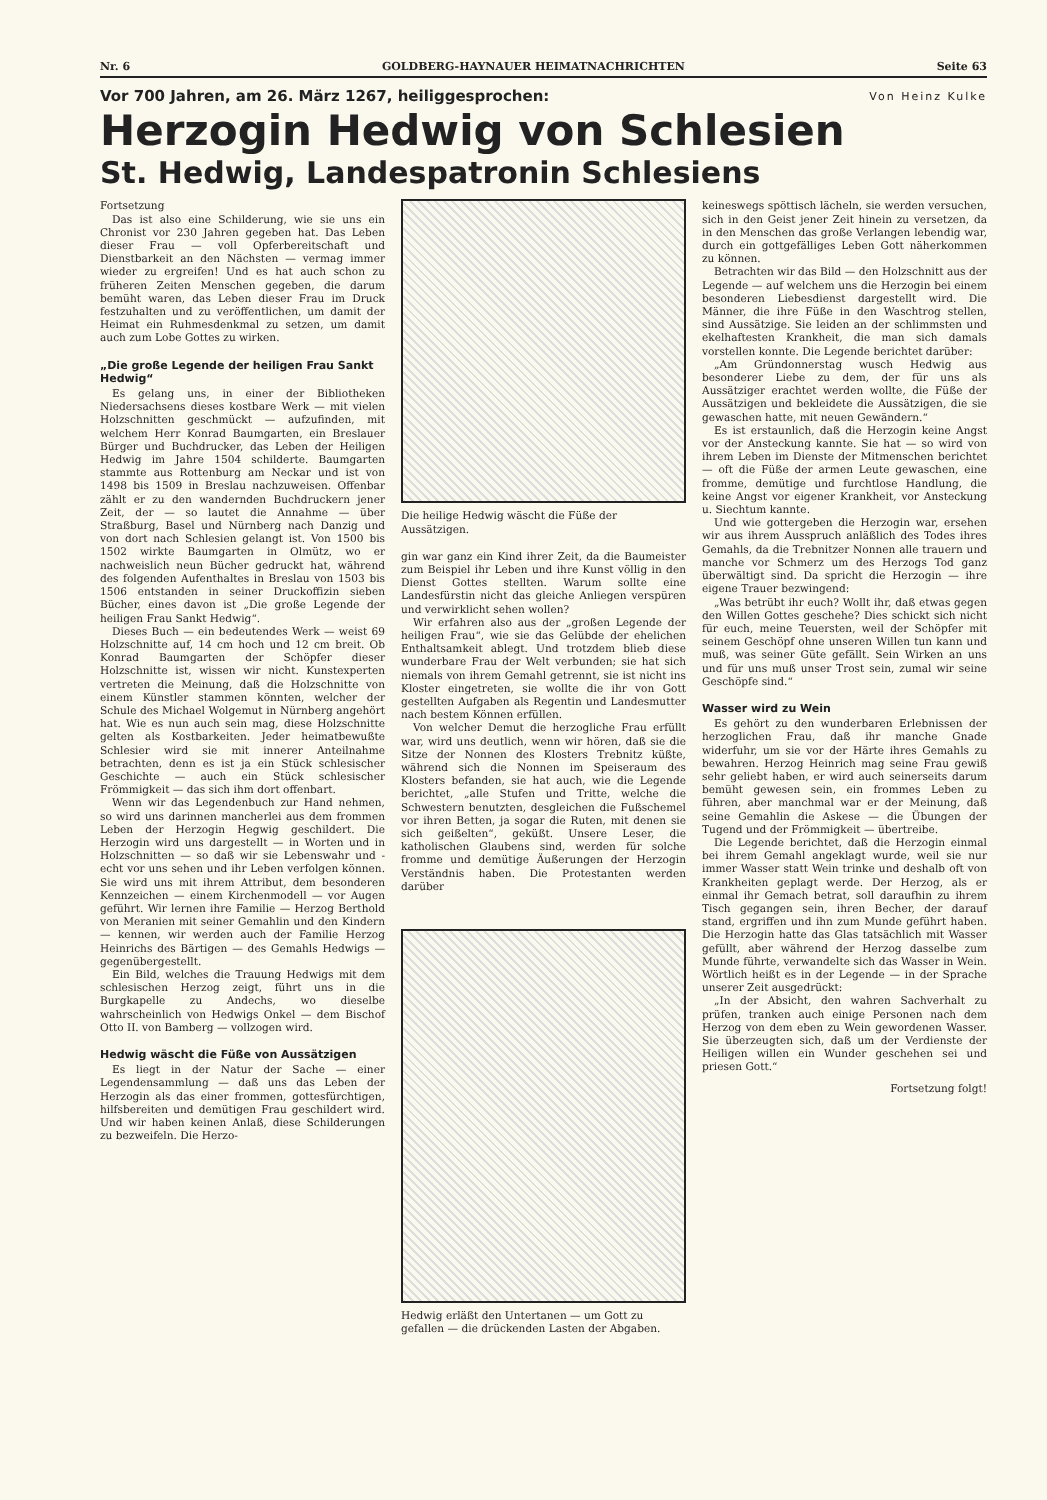Nr. 6 GOLDBERG-HAYNAUER HEIMATNACHRICHTEN Seite 63
Vor 700 Jahren, am 26. März 1267, heiliggesprochen: Von Heinz Kulke
Herzogin Hedwig von Schlesien
St. Hedwig, Landespatronin Schlesiens
Fortsetzung
Das ist also eine Schilderung, wie sie uns ein Chronist vor 230 Jahren gegeben hat. Das Leben dieser Frau — voll Opferbereitschaft und Dienstbarkeit an den Nächsten — vermag immer wieder zu ergreifen! Und es hat auch schon zu früheren Zeiten Menschen gegeben, die darum bemüht waren, das Leben dieser Frau im Druck festzuhalten und zu veröffentlichen, um damit der Heimat ein Ruhmesdenkmal zu setzen, um damit auch zum Lobe Gottes zu wirken.
„Die große Legende der heiligen Frau Sankt Hedwig“
Es gelang uns, in einer der Bibliotheken Niedersachsens dieses kostbare Werk — mit vielen Holzschnitten geschmückt — aufzufinden, mit welchem Herr Konrad Baumgarten, ein Breslauer Bürger und Buchdrucker, das Leben der Heiligen Hedwig im Jahre 1504 schilderte. Baumgarten stammte aus Rottenburg am Neckar und ist von 1498 bis 1509 in Breslau nachzuweisen. Offenbar zählt er zu den wandernden Buchdruckern jener Zeit, der — so lautet die Annahme — über Straßburg, Basel und Nürnberg nach Danzig und von dort nach Schlesien gelangt ist. Von 1500 bis 1502 wirkte Baumgarten in Olmütz, wo er nachweislich neun Bücher gedruckt hat, während des folgenden Aufenthaltes in Breslau von 1503 bis 1506 entstanden in seiner Druckoffizin sieben Bücher, eines davon ist „Die große Legende der heiligen Frau Sankt Hedwig“.
Dieses Buch — ein bedeutendes Werk — weist 69 Holzschnitte auf, 14 cm hoch und 12 cm breit. Ob Konrad Baumgarten der Schöpfer dieser Holzschnitte ist, wissen wir nicht. Kunstexperten vertreten die Meinung, daß die Holzschnitte von einem Künstler stammen könnten, welcher der Schule des Michael Wolgemut in Nürnberg angehört hat. Wie es nun auch sein mag, diese Holzschnitte gelten als Kostbarkeiten. Jeder heimatbewußte Schlesier wird sie mit innerer Anteilnahme betrachten, denn es ist ja ein Stück schlesischer Geschichte — auch ein Stück schlesischer Frömmigkeit — das sich ihm dort offenbart.
Wenn wir das Legendenbuch zur Hand nehmen, so wird uns darinnen mancherlei aus dem frommen Leben der Herzogin Hegwig geschildert. Die Herzogin wird uns dargestellt — in Worten und in Holzschnitten — so daß wir sie Lebenswahr und -echt vor uns sehen und ihr Leben verfolgen können. Sie wird uns mit ihrem Attribut, dem besonderen Kennzeichen — einem Kirchenmodell — vor Augen geführt. Wir lernen ihre Familie — Herzog Berthold von Meranien mit seiner Gemahlin und den Kindern — kennen, wir werden auch der Familie Herzog Heinrichs des Bärtigen — des Gemahls Hedwigs — gegenübergestellt.
Ein Bild, welches die Trauung Hedwigs mit dem schlesischen Herzog zeigt, führt uns in die Burgkapelle zu Andechs, wo dieselbe wahrscheinlich von Hedwigs Onkel — dem Bischof Otto II. von Bamberg — vollzogen wird.
Hedwig wäscht die Füße von Aussätzigen
Es liegt in der Natur der Sache — einer Legendensammlung — daß uns das Leben der Herzogin als das einer frommen, gottesfürchtigen, hilfsbereiten und demütigen Frau geschildert wird. Und wir haben keinen Anlaß, diese Schilderungen zu bezweifeln. Die Herzo-
Die heilige Hedwig wäscht die Füße der Aussätzigen.
gin war ganz ein Kind ihrer Zeit, da die Baumeister zum Beispiel ihr Leben und ihre Kunst völlig in den Dienst Gottes stellten. Warum sollte eine Landesfürstin nicht das gleiche Anliegen verspüren und verwirklicht sehen wollen?
Wir erfahren also aus der „großen Legende der heiligen Frau“, wie sie das Gelübde der ehelichen Enthaltsamkeit ablegt. Und trotzdem blieb diese wunderbare Frau der Welt verbunden; sie hat sich niemals von ihrem Gemahl getrennt, sie ist nicht ins Kloster eingetreten, sie wollte die ihr von Gott gestellten Aufgaben als Regentin und Landesmutter nach bestem Können erfüllen.
Von welcher Demut die herzogliche Frau erfüllt war, wird uns deutlich, wenn wir hören, daß sie die Sitze der Nonnen des Klosters Trebnitz küßte, während sich die Nonnen im Speiseraum des Klosters befanden, sie hat auch, wie die Legende berichtet, „alle Stufen und Tritte, welche die Schwestern benutzten, desgleichen die Fußschemel vor ihren Betten, ja sogar die Ruten, mit denen sie sich geißelten“, geküßt. Unsere Leser, die katholischen Glaubens sind, werden für solche fromme und demütige Äußerungen der Herzogin Verständnis haben. Die Protestanten werden darüber
Hedwig erläßt den Untertanen — um Gott zu gefallen — die drückenden Lasten der Abgaben.
keineswegs spöttisch lächeln, sie werden versuchen, sich in den Geist jener Zeit hinein zu versetzen, da in den Menschen das große Verlangen lebendig war, durch ein gottgefälliges Leben Gott näherkommen zu können.
Betrachten wir das Bild — den Holzschnitt aus der Legende — auf welchem uns die Herzogin bei einem besonderen Liebesdienst dargestellt wird. Die Männer, die ihre Füße in den Waschtrog stellen, sind Aussätzige. Sie leiden an der schlimmsten und ekelhaftesten Krankheit, die man sich damals vorstellen konnte. Die Legende berichtet darüber:
„Am Gründonnerstag wusch Hedwig aus besonderer Liebe zu dem, der für uns als Aussätziger erachtet werden wollte, die Füße der Aussätzigen und bekleidete die Aussätzigen, die sie gewaschen hatte, mit neuen Gewändern.“
Es ist erstaunlich, daß die Herzogin keine Angst vor der Ansteckung kannte. Sie hat — so wird von ihrem Leben im Dienste der Mitmenschen berichtet — oft die Füße der armen Leute gewaschen, eine fromme, demütige und furchtlose Handlung, die keine Angst vor eigener Krankheit, vor Ansteckung u. Siechtum kannte.
Und wie gottergeben die Herzogin war, ersehen wir aus ihrem Ausspruch anläßlich des Todes ihres Gemahls, da die Trebnitzer Nonnen alle trauern und manche vor Schmerz um des Herzogs Tod ganz überwältigt sind. Da spricht die Herzogin — ihre eigene Trauer bezwingend:
„Was betrübt ihr euch? Wollt ihr, daß etwas gegen den Willen Gottes geschehe? Dies schickt sich nicht für euch, meine Teuersten, weil der Schöpfer mit seinem Geschöpf ohne unseren Willen tun kann und muß, was seiner Güte gefällt. Sein Wirken an uns und für uns muß unser Trost sein, zumal wir seine Geschöpfe sind.“
Wasser wird zu Wein
Es gehört zu den wunderbaren Erlebnissen der herzoglichen Frau, daß ihr manche Gnade widerfuhr, um sie vor der Härte ihres Gemahls zu bewahren. Herzog Heinrich mag seine Frau gewiß sehr geliebt haben, er wird auch seinerseits darum bemüht gewesen sein, ein frommes Leben zu führen, aber manchmal war er der Meinung, daß seine Gemahlin die Askese — die Übungen der Tugend und der Frömmigkeit — übertreibe.
Die Legende berichtet, daß die Herzogin einmal bei ihrem Gemahl angeklagt wurde, weil sie nur immer Wasser statt Wein trinke und deshalb oft von Krankheiten geplagt werde. Der Herzog, als er einmal ihr Gemach betrat, soll daraufhin zu ihrem Tisch gegangen sein, ihren Becher, der darauf stand, ergriffen und ihn zum Munde geführt haben. Die Herzogin hatte das Glas tatsächlich mit Wasser gefüllt, aber während der Herzog dasselbe zum Munde führte, verwandelte sich das Wasser in Wein. Wörtlich heißt es in der Legende — in der Sprache unserer Zeit ausgedrückt:
„In der Absicht, den wahren Sachverhalt zu prüfen, tranken auch einige Personen nach dem Herzog von dem eben zu Wein gewordenen Wasser. Sie überzeugten sich, daß um der Verdienste der Heiligen willen ein Wunder geschehen sei und priesen Gott.“
Fortsetzung folgt!